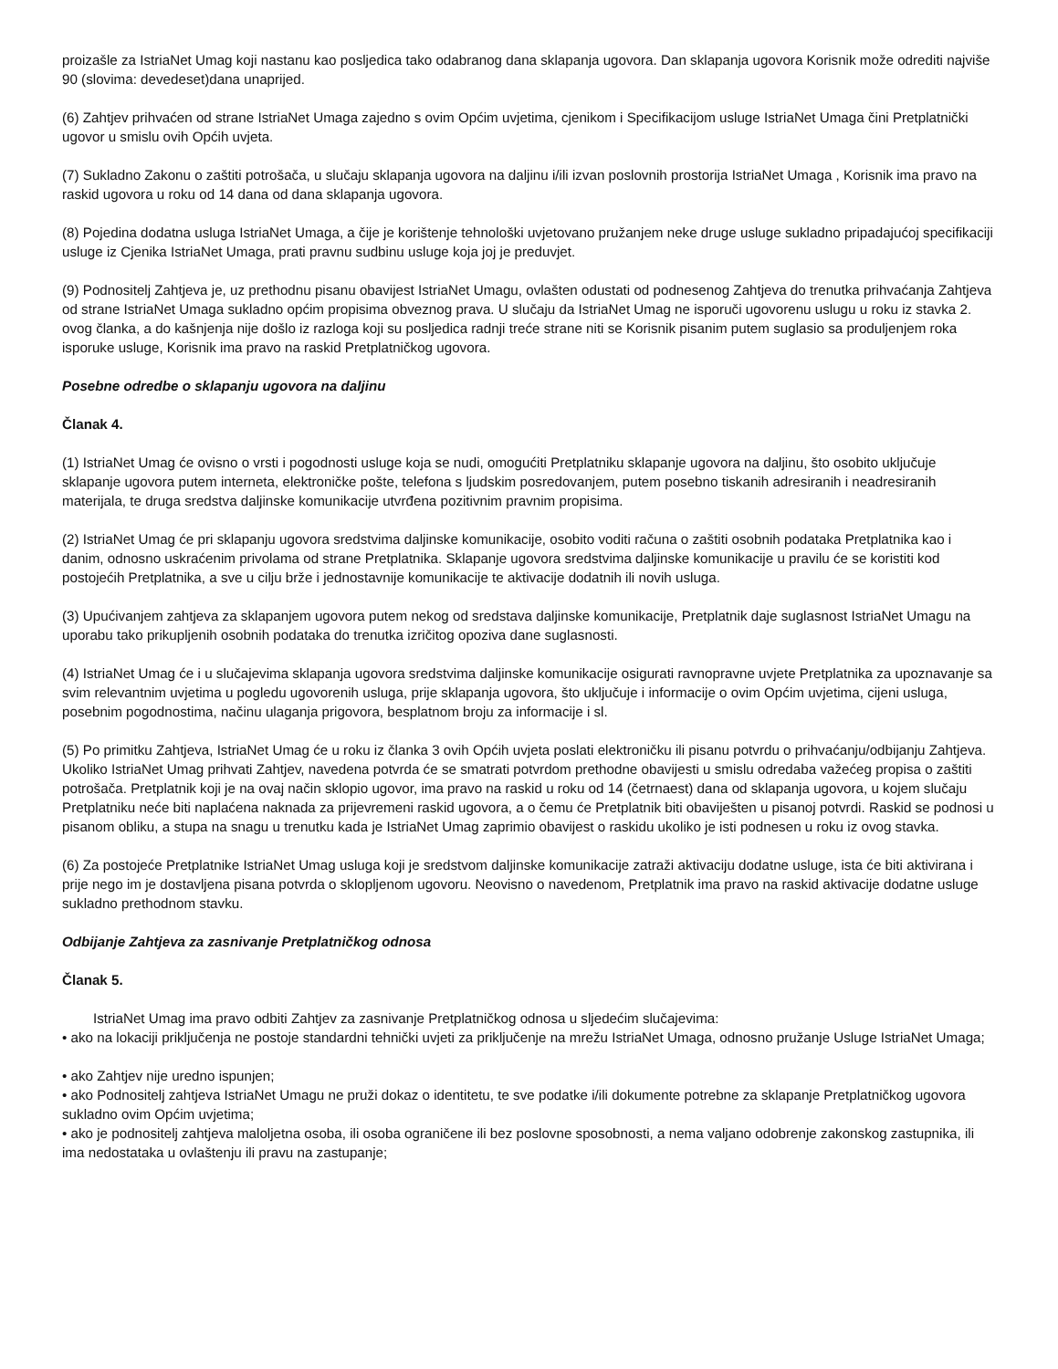proizašle za IstriaNet Umag koji nastanu kao posljedica tako odabranog dana sklapanja ugovora. Dan sklapanja ugovora Korisnik može odrediti najviše 90 (slovima: devedeset)dana unaprijed.
(6) Zahtjev prihvaćen od strane IstriaNet Umaga zajedno s ovim Općim uvjetima, cjenikom i Specifikacijom usluge IstriaNet Umaga čini Pretplatnički ugovor u smislu ovih Općih uvjeta.
(7) Sukladno Zakonu o zaštiti potrošača, u slučaju sklapanja ugovora na daljinu i/ili izvan poslovnih prostorija IstriaNet Umaga , Korisnik ima pravo na raskid ugovora u roku od 14 dana od dana sklapanja ugovora.
(8) Pojedina dodatna usluga IstriaNet Umaga, a čije je korištenje tehnološki uvjetovano pružanjem neke druge usluge sukladno pripadajućoj specifikaciji usluge iz Cjenika IstriaNet Umaga, prati pravnu sudbinu usluge koja joj je preduvjet.
(9) Podnositelj Zahtjeva je, uz prethodnu pisanu obavijest IstriaNet Umagu, ovlašten odustati od podnesenog Zahtjeva do trenutka prihvaćanja Zahtjeva od strane IstriaNet Umaga sukladno općim propisima obveznog prava. U slučaju da IstriaNet Umag ne isporuči ugovorenu uslugu u roku iz stavka 2. ovog članka, a do kašnjenja nije došlo iz razloga koji su posljedica radnji treće strane niti se Korisnik pisanim putem suglasio sa produljenjem roka isporuke usluge, Korisnik ima pravo na raskid Pretplatničkog ugovora.
Posebne odredbe o sklapanju ugovora na daljinu
Članak 4.
(1) IstriaNet Umag će ovisno o vrsti i pogodnosti usluge koja se nudi, omogućiti Pretplatniku sklapanje ugovora na daljinu, što osobito uključuje sklapanje ugovora putem interneta, elektroničke pošte, telefona s ljudskim posredovanjem, putem posebno tiskanih adresiranih i neadresiranih materijala, te druga sredstva daljinske komunikacije utvrđena pozitivnim pravnim propisima.
(2) IstriaNet Umag će pri sklapanju ugovora sredstvima daljinske komunikacije, osobito voditi računa o zaštiti osobnih podataka Pretplatnika kao i danim, odnosno uskraćenim privolama od strane Pretplatnika. Sklapanje ugovora sredstvima daljinske komunikacije u pravilu će se koristiti kod postojećih Pretplatnika, a sve u cilju brže i jednostavnije komunikacije te aktivacije dodatnih ili novih usluga.
(3) Upućivanjem zahtjeva za sklapanjem ugovora putem nekog od sredstava daljinske komunikacije, Pretplatnik daje suglasnost IstriaNet Umagu na uporabu tako prikupljenih osobnih podataka do trenutka izričitog opoziva dane suglasnosti.
(4) IstriaNet Umag će i u slučajevima sklapanja ugovora sredstvima daljinske komunikacije osigurati ravnopravne uvjete Pretplatnika za upoznavanje sa svim relevantnim uvjetima u pogledu ugovorenih usluga, prije sklapanja ugovora, što uključuje i informacije o ovim Općim uvjetima, cijeni usluga, posebnim pogodnostima, načinu ulaganja prigovora, besplatnom broju za informacije i sl.
(5) Po primitku Zahtjeva, IstriaNet Umag će u roku iz članka 3 ovih Općih uvjeta poslati elektroničku ili pisanu potvrdu o prihvaćanju/odbijanju Zahtjeva. Ukoliko IstriaNet Umag prihvati Zahtjev, navedena potvrda će se smatrati potvrdom prethodne obavijesti u smislu odredaba važećeg propisa o zaštiti potrošača. Pretplatnik koji je na ovaj način sklopio ugovor, ima pravo na raskid u roku od 14 (četrnaest) dana od sklapanja ugovora, u kojem slučaju Pretplatniku neće biti naplaćena naknada za prijevremeni raskid ugovora, a o čemu će Pretplatnik biti obaviješten u pisanoj potvrdi. Raskid se podnosi u pisanom obliku, a stupa na snagu u trenutku kada je IstriaNet Umag zaprimio obavijest o raskidu ukoliko je isti podnesen u roku iz ovog stavka.
(6) Za postojeće Pretplatnike IstriaNet Umag usluga koji je sredstvom daljinske komunikacije zatraži aktivaciju dodatne usluge, ista će biti aktivirana i prije nego im je dostavljena pisana potvrda o sklopljenom ugovoru. Neovisno o navedenom, Pretplatnik ima pravo na raskid aktivacije dodatne usluge sukladno prethodnom stavku.
Odbijanje Zahtjeva za zasnivanje Pretplatničkog odnosa
Članak 5.
IstriaNet Umag ima pravo odbiti Zahtjev za zasnivanje Pretplatničkog odnosa u sljedećim slučajevima:
• ako na lokaciji priključenja ne postoje standardni tehnički uvjeti za priključenje na mrežu IstriaNet Umaga, odnosno pružanje Usluge IstriaNet Umaga;
• ako Zahtjev nije uredno ispunjen;
• ako Podnositelj zahtjeva IstriaNet Umagu ne pruži dokaz o identitetu, te sve podatke i/ili dokumente potrebne za sklapanje Pretplatničkog ugovora sukladno ovim Općim uvjetima;
• ako je podnositelj zahtjeva maloljetna osoba, ili osoba ograničene ili bez poslovne sposobnosti, a nema valjano odobrenje zakonskog zastupnika, ili ima nedostataka u ovlaštenju ili pravu na zastupanje;